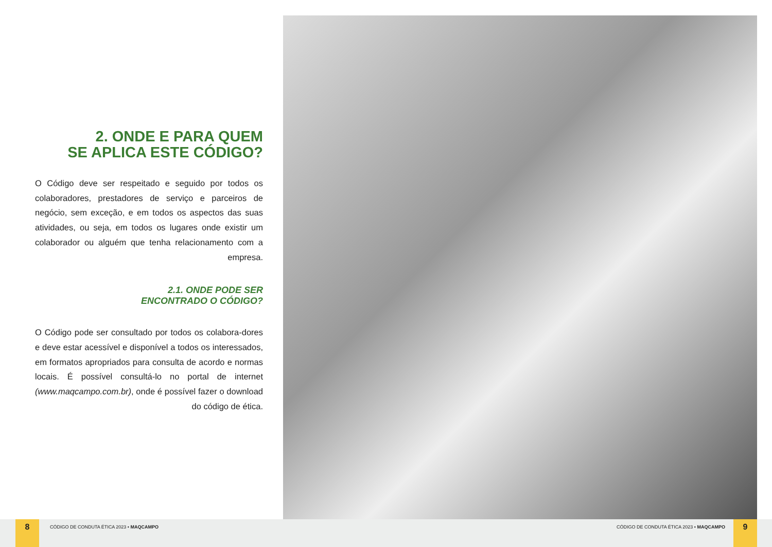2. ONDE E PARA QUEM
SE APLICA ESTE CÓDIGO?
O Código deve ser respeitado e seguido por todos os colaboradores, prestadores de serviço e parceiros de negócio, sem exceção, e em todos os aspectos das suas atividades, ou seja, em todos os lugares onde existir um colaborador ou alguém que tenha relacionamento com a empresa.
2.1. ONDE PODE SER
ENCONTRADO O CÓDIGO?
O Código pode ser consultado por todos os colabora-dores e deve estar acessível e disponível a todos os interessados, em formatos apropriados para consulta de acordo e normas locais. É possível consultá-lo no portal de internet (www.maqcampo.com.br), onde é possível fazer o download do código de ética.
8
CÓDIGO DE CONDUTA ÉTICA 2023 • MAQCAMPO
CÓDIGO DE CONDUTA ÉTICA 2023 • MAQCAMPO
9